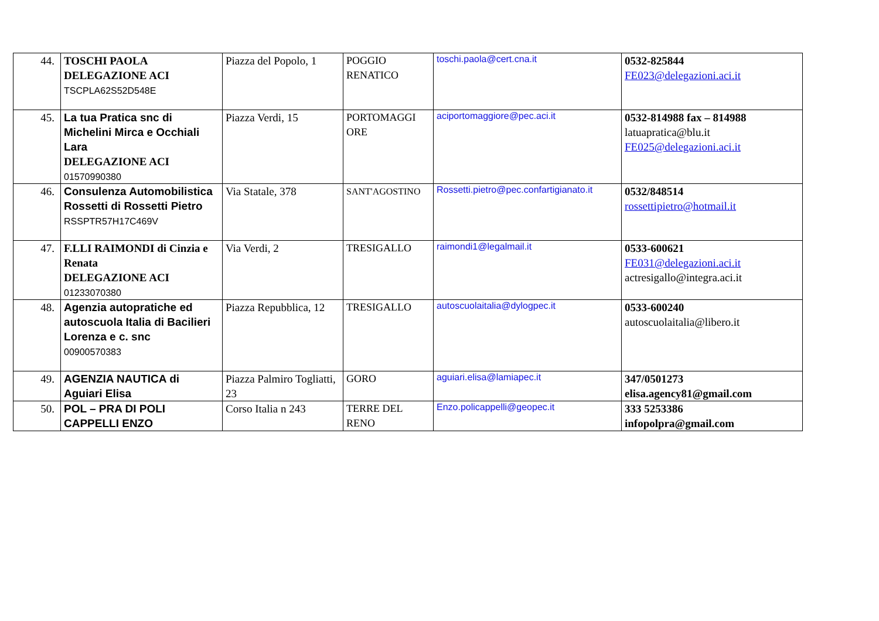| 44. | TOSCHI PAOLA DELEGAZIONE ACI TSCPLA62S52D548E | Piazza del Popolo, 1 | POGGIO RENATICO | toschi.paola@cert.cna.it | 0532-825844 FE023@delegazioni.aci.it |
| 45. | La tua Pratica snc di Michelini Mirca e Occhiali Lara DELEGAZIONE ACI 01570990380 | Piazza Verdi, 15 | PORTOMAGGI ORE | aciportomaggiore@pec.aci.it | 0532-814988 fax – 814988 latuapratica@blu.it FE025@delegazioni.aci.it |
| 46. | Consulenza Automobilistica Rossetti di Rossetti Pietro RSSPTR57H17C469V | Via Statale, 378 | SANT'AGOSTINO | Rossetti.pietro@pec.confartigianato.it | 0532/848514 rossettipietro@hotmail.it |
| 47. | F.LLI RAIMONDI di Cinzia e Renata DELEGAZIONE ACI 01233070380 | Via Verdi, 2 | TRESIGALLO | raimondi1@legalmail.it | 0533-600621 FE031@delegazioni.aci.it actresigallo@integra.aci.it |
| 48. | Agenzia autopratiche ed autoscuola Italia di Bacilieri Lorenza e c. snc 00900570383 | Piazza Repubblica, 12 | TRESIGALLO | autoscuolaitalia@dylogpec.it | 0533-600240 autoscuolaitalia@libero.it |
| 49. | AGENZIA NAUTICA di Aguiari Elisa | Piazza Palmiro Togliatti, 23 | GORO | aguiari.elisa@lamiapec.it | 347/0501273 elisa.agency81@gmail.com |
| 50. | POL – PRA DI POLI CAPPELLI ENZO | Corso Italia n 243 | TERRE DEL RENO | Enzo.policappelli@geopec.it | 333 5253386 infopolpra@gmail.com |